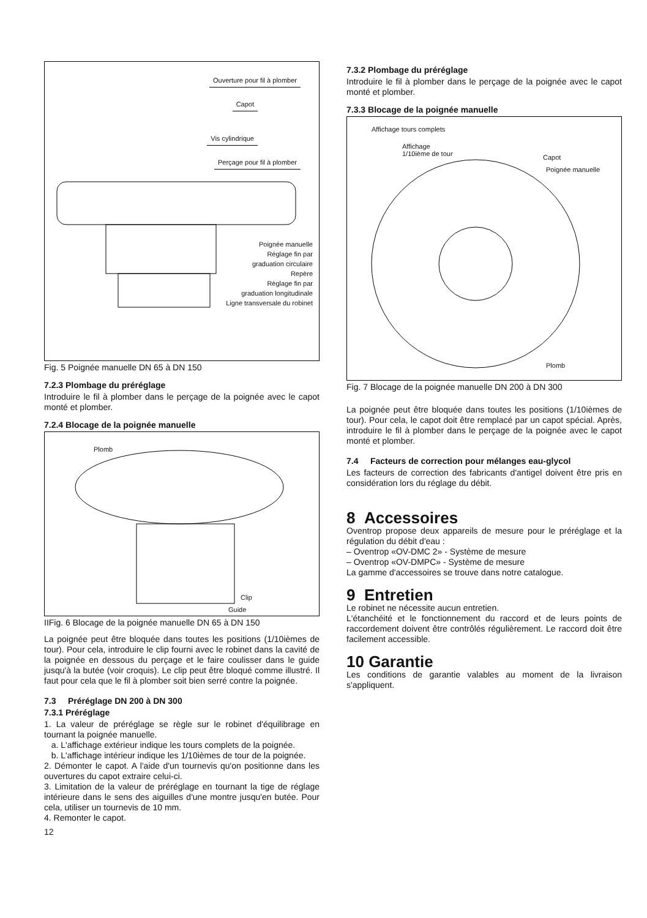Ouverture pour fil à plomber
Capot
Vis cylindrique
Perçage pour fil à plomber
Poignée manuelle
Réglage fin par
graduation circulaire
Repère
Règlage fin par
graduation longitudinale
Ligne transversale du robinet
Fig. 5 Poignée manuelle DN 65 à DN 150
7.2.3 Plombage du préréglage
Introduire le fil à plomber dans le perçage de la poignée avec le capot monté et plomber.
7.2.4 Blocage de la poignée manuelle
Plomb
Clip
Guide
IIFig. 6 Blocage de la poignée manuelle DN 65 à DN 150
La poignée peut être bloquée dans toutes les positions (1/10ièmes de tour). Pour cela, introduire le clip fourni avec le robinet dans la cavité de la poignée en dessous du perçage et le faire coulisser dans le guide jusqu'à la butée (voir croquis). Le clip peut être bloqué comme illustré. Il faut pour cela que le fil à plomber soit bien serré contre la poignée.
7.3 Préréglage DN 200 à DN 300
7.3.1 Préréglage
1. La valeur de préréglage se règle sur le robinet d'équilibrage en tournant la poignée manuelle.
a. L'affichage extérieur indique les tours complets de la poignée.
b. L'affichage intérieur indique les 1/10ièmes de tour de la poignée.
2. Démonter le capot. A l'aide d'un tournevis qu'on positionne dans les ouvertures du capot extraire celui-ci.
3. Limitation de la valeur de préréglage en tournant la tige de réglage intérieure dans le sens des aiguilles d'une montre jusqu'en butée. Pour cela, utiliser un tournevis de 10 mm.
4. Remonter le capot.
12
7.3.2 Plombage du préréglage
Introduire le fil à plomber dans le perçage de la poignée avec le capot monté et plomber.
7.3.3 Blocage de la poignée manuelle
Affichage tours complets
Affichage
1/10ième de tour
Capot
Poignée manuelle
Plomb
Fig. 7 Blocage de la poignée manuelle DN 200 à DN 300
La poignée peut être bloquée dans toutes les positions (1/10ièmes de tour). Pour cela, le capot doit être remplacé par un capot spécial. Après, introduire le fil à plomber dans le perçage de la poignée avec le capot monté et plomber.
7.4 Facteurs de correction pour mélanges eau-glycol
Les facteurs de correction des fabricants d'antigel doivent être pris en considération lors du réglage du débit.
8 Accessoires
Oventrop propose deux appareils de mesure pour le préréglage et la régulation du débit d'eau :
– Oventrop «OV-DMC 2» - Système de mesure
– Oventrop «OV-DMPC» - Système de mesure
La gamme d'accessoires se trouve dans notre catalogue.
9 Entretien
Le robinet ne nécessite aucun entretien.
L'étanchéité et le fonctionnement du raccord et de leurs points de raccordement doivent être contrôlés régulièrement. Le raccord doit être facilement accessible.
10 Garantie
Les conditions de garantie valables au moment de la livraison s'appliquent.